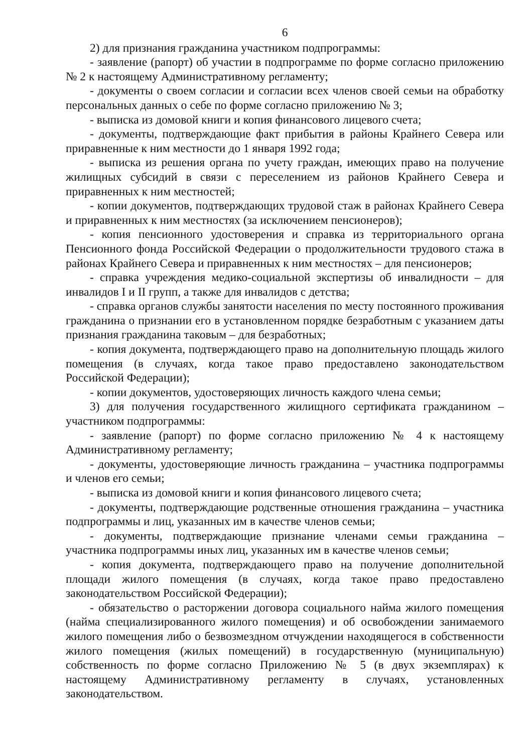6
2) для признания гражданина участником подпрограммы:
- заявление (рапорт) об участии в подпрограмме по форме согласно приложению № 2 к настоящему Административному регламенту;
- документы о своем согласии и согласии всех членов своей семьи на обработку персональных данных о себе по форме согласно приложению № 3;
- выписка из домовой книги и копия финансового лицевого счета;
- документы, подтверждающие факт прибытия в районы Крайнего Севера или приравненные к ним местности до 1 января 1992 года;
- выписка из решения органа по учету граждан, имеющих право на получение жилищных субсидий в связи с переселением из районов Крайнего Севера и приравненных к ним местностей;
- копии документов, подтверждающих трудовой стаж в районах Крайнего Севера и приравненных к ним местностях (за исключением пенсионеров);
- копия пенсионного удостоверения и справка из территориального органа Пенсионного фонда Российской Федерации о продолжительности трудового стажа в районах Крайнего Севера и приравненных к ним местностях – для пенсионеров;
- справка учреждения медико-социальной экспертизы об инвалидности – для инвалидов I и II групп, а также для инвалидов с детства;
- справка органов службы занятости населения по месту постоянного проживания гражданина о признании его в установленном порядке безработным с указанием даты признания гражданина таковым – для безработных;
- копия документа, подтверждающего право на дополнительную площадь жилого помещения (в случаях, когда такое право предоставлено законодательством Российской Федерации);
- копии документов, удостоверяющих личность каждого члена семьи;
3) для получения государственного жилищного сертификата гражданином – участником подпрограммы:
- заявление (рапорт) по форме согласно приложению № 4 к настоящему Административному регламенту;
- документы, удостоверяющие личность гражданина – участника подпрограммы и членов его семьи;
- выписка из домовой книги и копия финансового лицевого счета;
- документы, подтверждающие родственные отношения гражданина – участника подпрограммы и лиц, указанных им в качестве членов семьи;
- документы, подтверждающие признание членами семьи гражданина – участника подпрограммы иных лиц, указанных им в качестве членов семьи;
- копия документа, подтверждающего право на получение дополнительной площади жилого помещения (в случаях, когда такое право предоставлено законодательством Российской Федерации);
- обязательство о расторжении договора социального найма жилого помещения (найма специализированного жилого помещения) и об освобождении занимаемого жилого помещения либо о безвозмездном отчуждении находящегося в собственности жилого помещения (жилых помещений) в государственную (муниципальную) собственность по форме согласно Приложению № 5 (в двух экземплярах) к настоящему Административному регламенту в случаях, установленных законодательством.